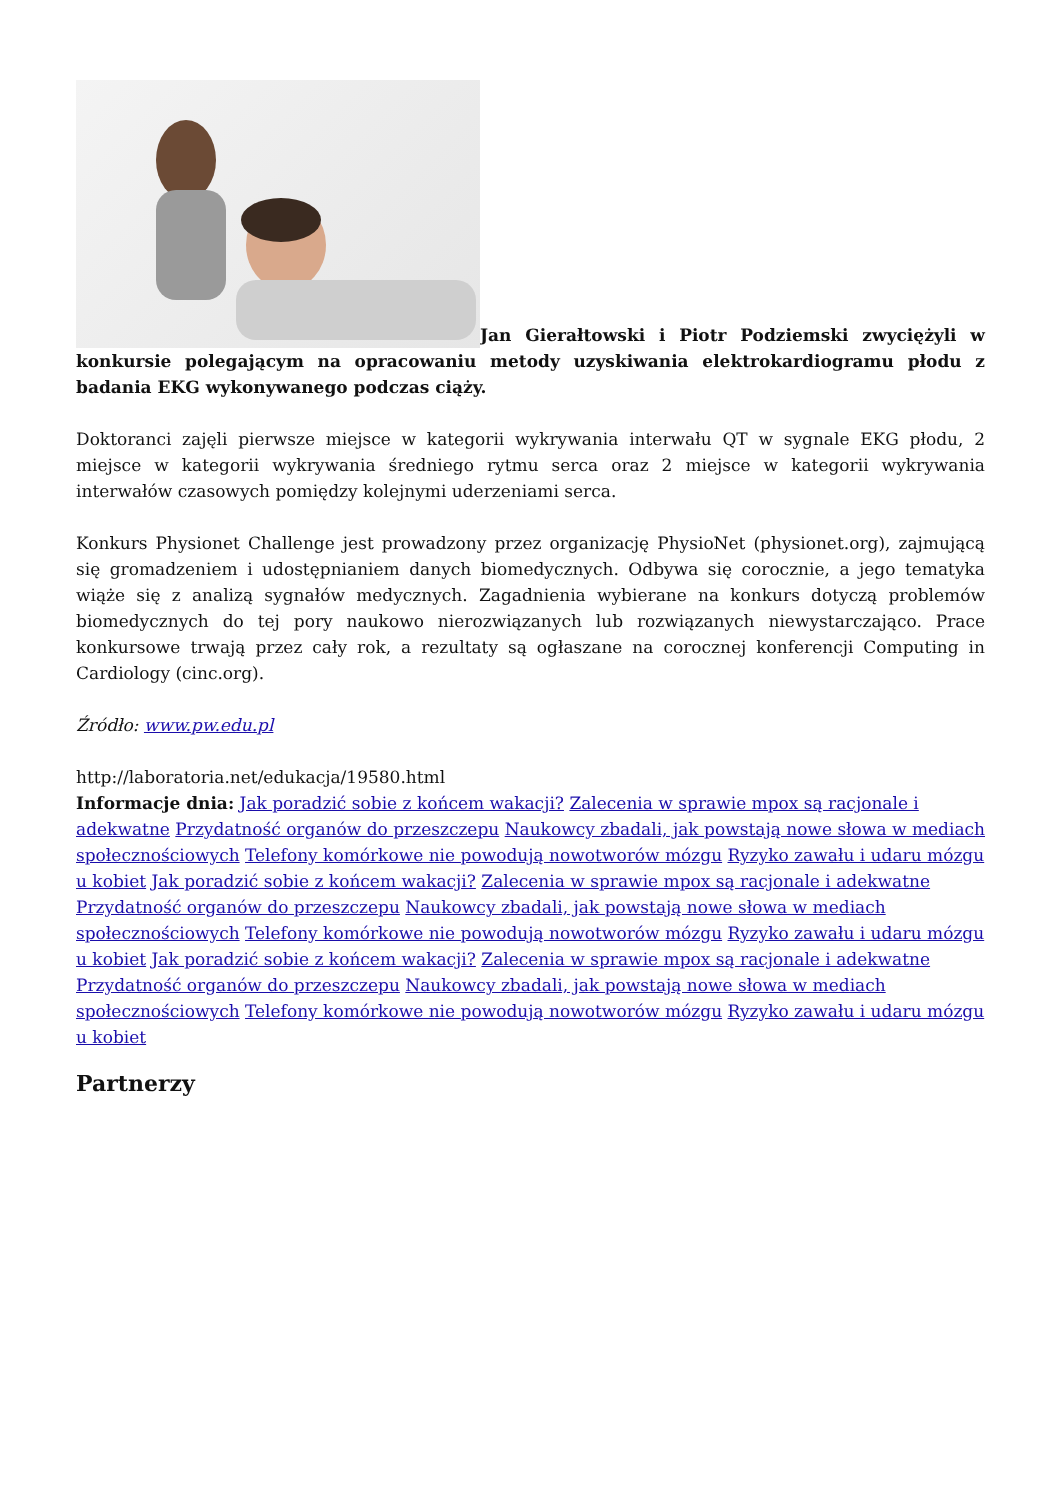Jan Gierałtowski i Piotr Podziemski zwyciężyli w konkursie polegającym na opracowaniu metody uzyskiwania elektrokardiogramu płodu z badania EKG wykonywanego podczas ciąży.
Doktoranci zajęli pierwsze miejsce w kategorii wykrywania interwału QT w sygnale EKG płodu, 2 miejsce w kategorii wykrywania średniego rytmu serca oraz 2 miejsce w kategorii wykrywania interwałów czasowych pomiędzy kolejnymi uderzeniami serca.
Konkurs Physionet Challenge jest prowadzony przez organizację PhysioNet (physionet.org), zajmującą się gromadzeniem i udostępnianiem danych biomedycznych. Odbywa się corocznie, a jego tematyka wiąże się z analizą sygnałów medycznych. Zagadnienia wybierane na konkurs dotyczą problemów biomedycznych do tej pory naukowo nierozwiązanych lub rozwiązanych niewystarczająco. Prace konkursowe trwają przez cały rok, a rezultaty są ogłaszane na corocznej konferencji Computing in Cardiology (cinc.org).
Źródło: www.pw.edu.pl
http://laboratoria.net/edukacja/19580.html
Informacje dnia: Jak poradzić sobie z końcem wakacji? Zalecenia w sprawie mpox są racjonale i adekwatne Przydatność organów do przeszczepu Naukowcy zbadali, jak powstają nowe słowa w mediach społecznościowych Telefony komórkowe nie powodują nowotworów mózgu Ryzyko zawału i udaru mózgu u kobiet Jak poradzić sobie z końcem wakacji? Zalecenia w sprawie mpox są racjonale i adekwatne Przydatność organów do przeszczepu Naukowcy zbadali, jak powstają nowe słowa w mediach społecznościowych Telefony komórkowe nie powodują nowotworów mózgu Ryzyko zawału i udaru mózgu u kobiet Jak poradzić sobie z końcem wakacji? Zalecenia w sprawie mpox są racjonale i adekwatne Przydatność organów do przeszczepu Naukowcy zbadali, jak powstają nowe słowa w mediach społecznościowych Telefony komórkowe nie powodują nowotworów mózgu Ryzyko zawału i udaru mózgu u kobiet
Partnerzy